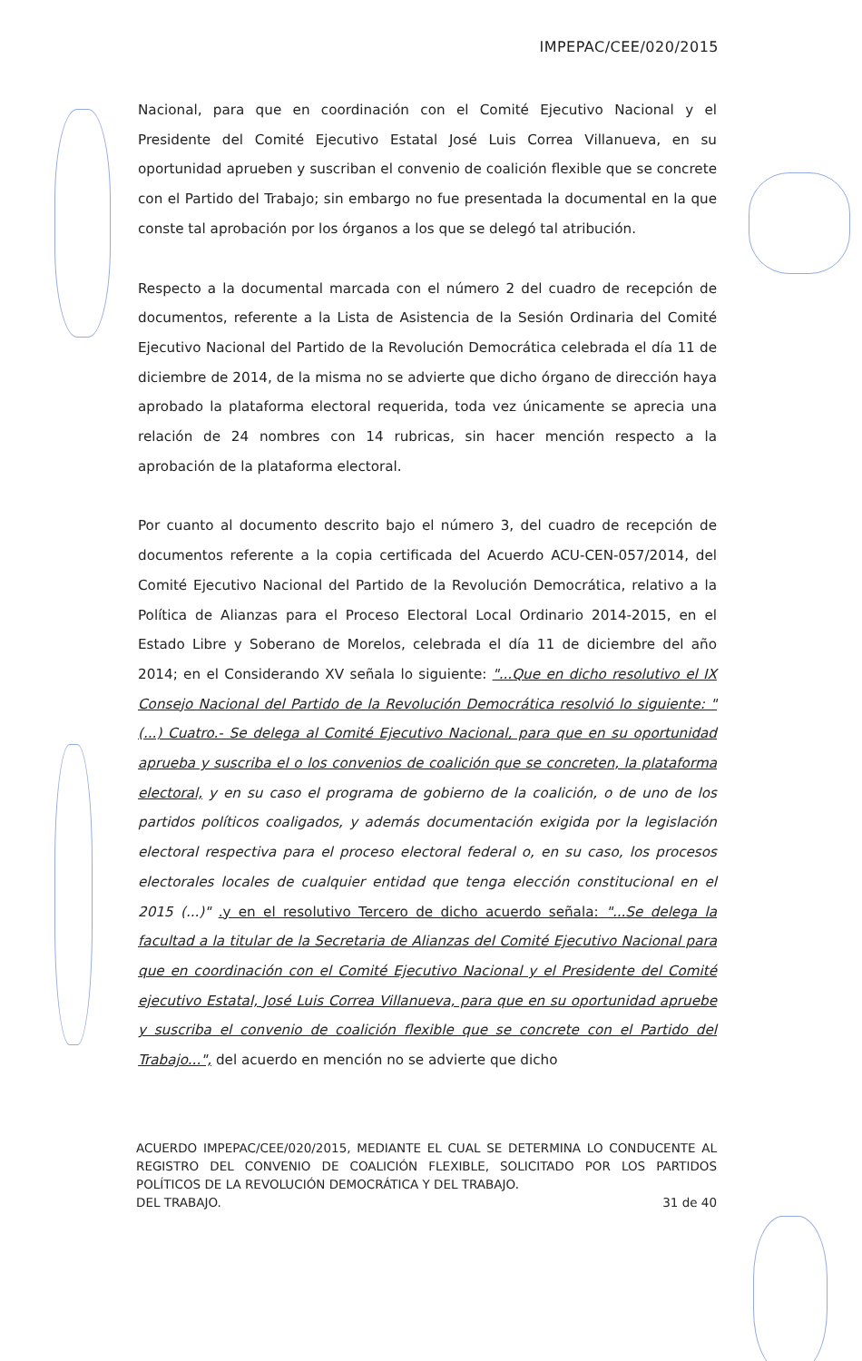IMPEPAC/CEE/020/2015
Nacional, para que en coordinación con el Comité Ejecutivo Nacional y el Presidente del Comité Ejecutivo Estatal José Luis Correa Villanueva, en su oportunidad aprueben y suscriban el convenio de coalición flexible que se concrete con el Partido del Trabajo; sin embargo no fue presentada la documental en la que conste tal aprobación por los órganos a los que se delegó tal atribución.
Respecto a la documental marcada con el número 2 del cuadro de recepción de documentos, referente a la Lista de Asistencia de la Sesión Ordinaria del Comité Ejecutivo Nacional del Partido de la Revolución Democrática celebrada el día 11 de diciembre de 2014, de la misma no se advierte que dicho órgano de dirección haya aprobado la plataforma electoral requerida, toda vez únicamente se aprecia una relación de 24 nombres con 14 rubricas, sin hacer mención respecto a la aprobación de la plataforma electoral.
Por cuanto al documento descrito bajo el número 3, del cuadro de recepción de documentos referente a la copia certificada del Acuerdo ACU-CEN-057/2014, del Comité Ejecutivo Nacional del Partido de la Revolución Democrática, relativo a la Política de Alianzas para el Proceso Electoral Local Ordinario 2014-2015, en el Estado Libre y Soberano de Morelos, celebrada el día 11 de diciembre del año 2014; en el Considerando XV señala lo siguiente: "...Que en dicho resolutivo el IX Consejo Nacional del Partido de la Revolución Democrática resolvió lo siguiente: "(...) Cuatro.- Se delega al Comité Ejecutivo Nacional, para que en su oportunidad aprueba y suscriba el o los convenios de coalición que se concreten, la plataforma electoral, y en su caso el programa de gobierno de la coalición, o de uno de los partidos políticos coaligados, y además documentación exigida por la legislación electoral respectiva para el proceso electoral federal o, en su caso, los procesos electorales locales de cualquier entidad que tenga elección constitucional en el 2015 (...)" .y en el resolutivo Tercero de dicho acuerdo señala: "...Se delega la facultad a la titular de la Secretaria de Alianzas del Comité Ejecutivo Nacional para que en coordinación con el Comité Ejecutivo Nacional y el Presidente del Comité ejecutivo Estatal, José Luis Correa Villanueva, para que en su oportunidad apruebe y suscriba el convenio de coalición flexible que se concrete con el Partido del Trabajo...", del acuerdo en mención no se advierte que dicho
ACUERDO IMPEPAC/CEE/020/2015, MEDIANTE EL CUAL SE DETERMINA LO CONDUCENTE AL REGISTRO DEL CONVENIO DE COALICIÓN FLEXIBLE, SOLICITADO POR LOS PARTIDOS POLÍTICOS DE LA REVOLUCIÓN DEMOCRÁTICA Y DEL TRABAJO.
DEL TRABAJO.
31 de 40